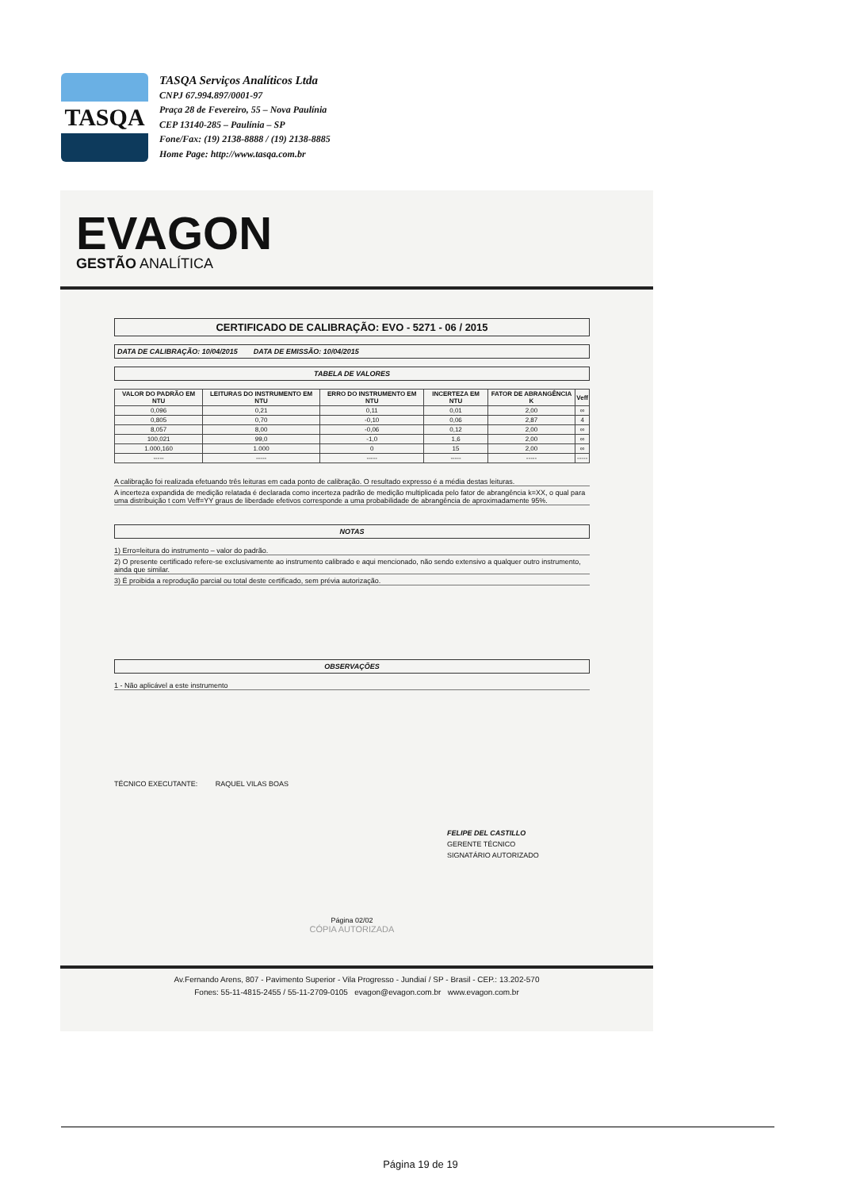TASQA
TASQA Serviços Analíticos Ltda
CNPJ 67.994.897/0001-97
Praça 28 de Fevereiro, 55 – Nova Paulínia
CEP 13140-285 – Paulínia – SP
Fone/Fax: (19) 2138-8888 / (19) 2138-8885
Home Page: http://www.tasqa.com.br
EVAGON
GESTÃO ANALÍTICA
CERTIFICADO DE CALIBRAÇÃO: EVO - 5271 - 06 / 2015
DATA DE CALIBRAÇÃO: 10/04/2015 DATA DE EMISSÃO: 10/04/2015
TABELA DE VALORES
| VALOR DO PADRÃO EM NTU | LEITURAS DO INSTRUMENTO EM NTU | ERRO DO INSTRUMENTO EM NTU | INCERTEZA EM NTU | FATOR DE ABRANGÊNCIA K | Veff |
| --- | --- | --- | --- | --- | --- |
| 0,096 | 0,21 | 0,11 | 0,01 | 2,00 | ∞ |
| 0,805 | 0,70 | -0,10 | 0,06 | 2,87 | 4 |
| 8,057 | 8,00 | -0,06 | 0,12 | 2,00 | ∞ |
| 100,021 | 99,0 | -1,0 | 1,6 | 2,00 | ∞ |
| 1.000,160 | 1.000 | 0 | 15 | 2,00 | ∞ |
| ----- | ----- | ----- | ----- | ----- | ----- |
A calibração foi realizada efetuando três leituras em cada ponto de calibração. O resultado expresso é a média destas leituras.
A incerteza expandida de medição relatada é declarada como incerteza padrão de medição multiplicada pelo fator de abrangência k=XX, o qual para uma distribuição t com Veff=YY graus de liberdade efetivos corresponde a uma probabilidade de abrangência de aproximadamente 95%.
NOTAS
1) Erro=leitura do instrumento – valor do padrão.
2) O presente certificado refere-se exclusivamente ao instrumento calibrado e aqui mencionado, não sendo extensivo a qualquer outro instrumento, ainda que similar.
3) É proibida a reprodução parcial ou total deste certificado, sem prévia autorização.
OBSERVAÇÕES
1 - Não aplicável a este instrumento
TÉCNICO EXECUTANTE: RAQUEL VILAS BOAS
FELIPE DEL CASTILLO
GERENTE TÉCNICO
SIGNATÁRIO AUTORIZADO
Página 02/02
CÓPIA AUTORIZADA
Av.Fernando Arens, 807 - Pavimento Superior - Vila Progresso - Jundiaí / SP - Brasil - CEP.: 13.202-570
Fones: 55-11-4815-2455 / 55-11-2709-0105 evagon@evagon.com.br www.evagon.com.br
Página 19 de 19